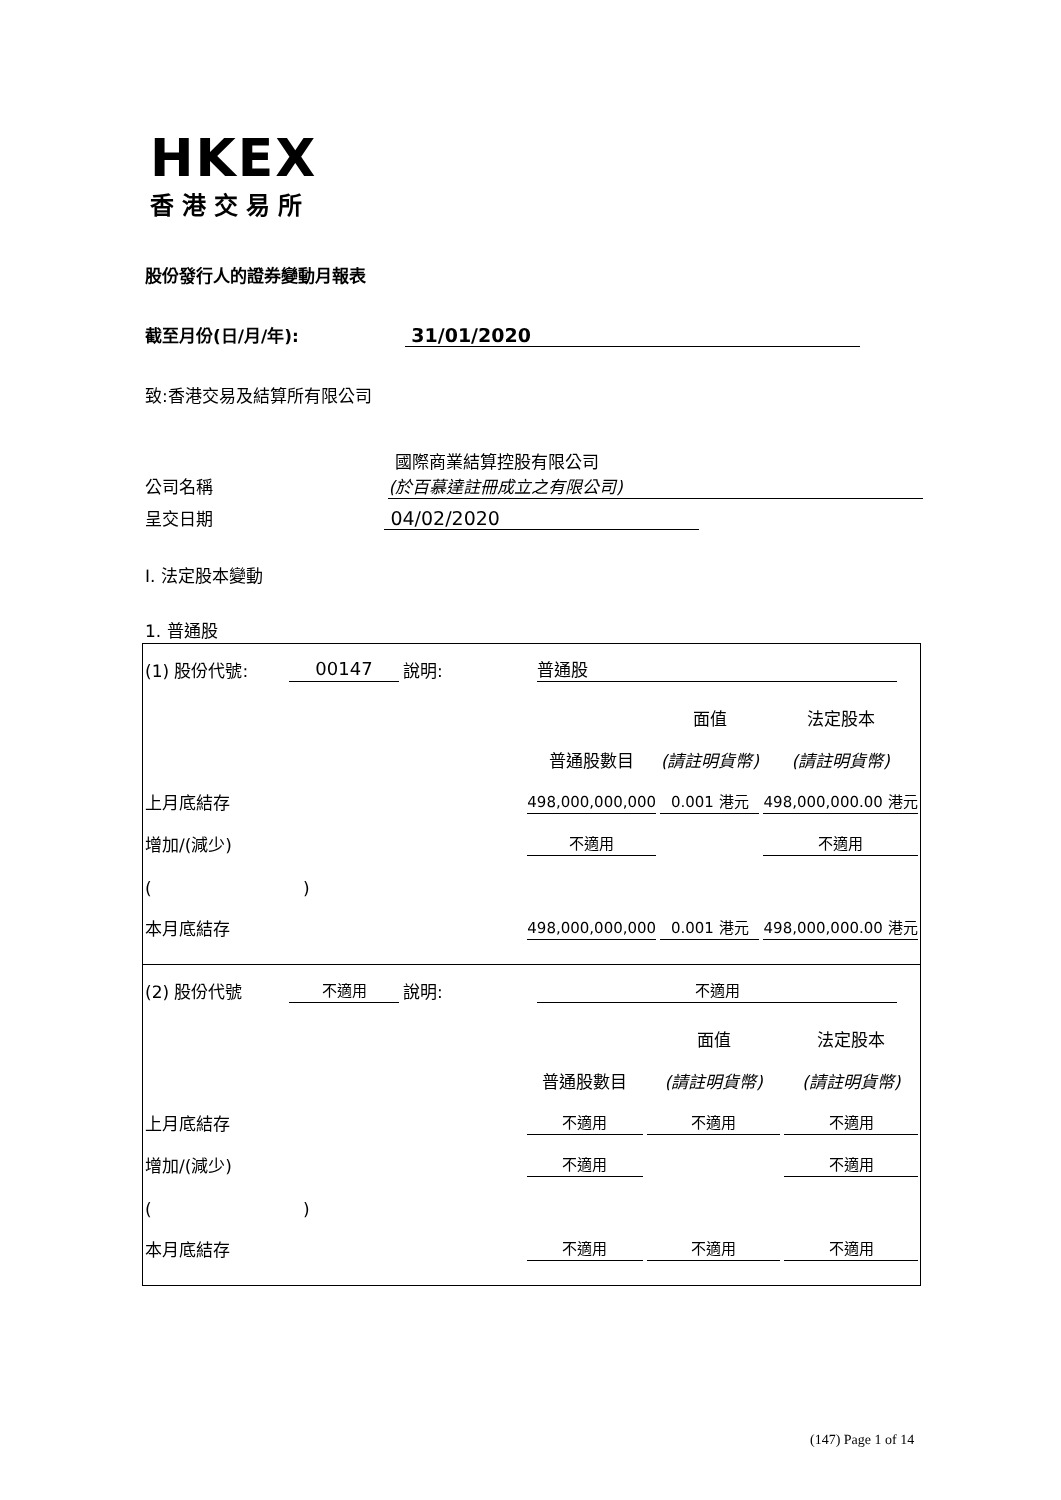HKEX
香港交易所
股份發行人的證券變動月報表
截至月份(日/月/年): 31/01/2020
致:香港交易及結算所有限公司
國際商業結算控股有限公司
公司名稱 (於百慕達註冊成立之有限公司)
呈交日期 04/02/2020
I. 法定股本變動
1. 普通股
| (1) 股份代號: | 00147 | 說明: | 普通股 | | |
| | | | | 面值 | 法定股本 |
| | | | 普通股數目 | (請註明貨幣) | (請註明貨幣) |
| 上月底結存 | | | 498,000,000,000 | 0.001 港元 | 498,000,000.00 港元 |
| 增加/(減少) | | | 不適用 | | 不適用 |
| ( ) | | | | | |
| 本月底結存 | | | 498,000,000,000 | 0.001 港元 | 498,000,000.00 港元 |
| (2) 股份代號 | 不適用 | 說明: | 不適用 | | |
| | | | | 面值 | 法定股本 |
| | | | 普通股數目 | (請註明貨幣) | (請註明貨幣) |
| 上月底結存 | | | 不適用 | 不適用 | 不適用 |
| 增加/(減少) | | | 不適用 | | 不適用 |
| ( ) | | | | | |
| 本月底結存 | | | 不適用 | 不適用 | 不適用 |
(147) Page 1 of 14